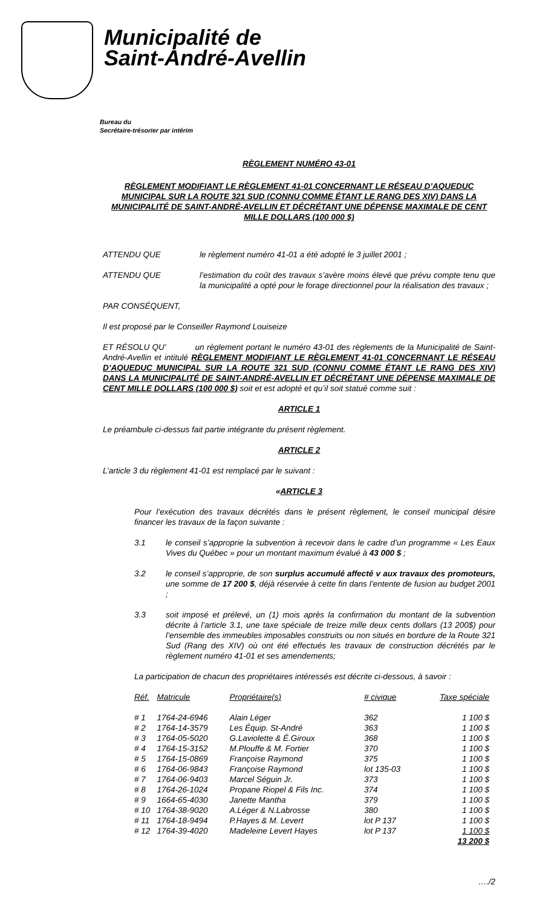Municipalité de
Saint-André-Avellin
Bureau du
Secrétaire-trésorier par intérim
RÈGLEMENT NUMÉRO 43-01
RÈGLEMENT MODIFIANT LE RÈGLEMENT 41-01 CONCERNANT LE RÉSEAU D’AQUEDUC MUNICIPAL SUR LA ROUTE 321 SUD (CONNU COMME ÉTANT LE RANG DES XIV) DANS LA MUNICIPALITÉ DE SAINT-ANDRÉ-AVELLIN ET DÉCRÉTANT UNE DÉPENSE MAXIMALE DE CENT MILLE DOLLARS (100 000 $)
ATTENDU QUE le règlement numéro 41-01 a été adopté le 3 juillet 2001 ;
ATTENDU QUE l’estimation du coût des travaux s’avère moins élevé que prévu compte tenu que la municipalité a opté pour le forage directionnel pour la réalisation des travaux ;
PAR CONSÉQUENT,
Il est proposé par le Conseiller Raymond Louiseize
ET RÉSOLU QU’ un règlement portant le numéro 43-01 des règlements de la Municipalité de Saint-André-Avellin et intitulé RÈGLEMENT MODIFIANT LE RÈGLEMENT 41-01 CONCERNANT LE RÉSEAU D’AQUEDUC MUNICIPAL SUR LA ROUTE 321 SUD (CONNU COMME ÉTANT LE RANG DES XIV) DANS LA MUNICIPALITÉ DE SAINT-ANDRÉ-AVELLIN ET DÉCRÉTANT UNE DÉPENSE MAXIMALE DE CENT MILLE DOLLARS (100 000 $) soit et est adopté et qu’il soit statué comme suit :
ARTICLE 1
Le préambule ci-dessus fait partie intégrante du présent règlement.
ARTICLE 2
L’article 3 du règlement 41-01 est remplacé par le suivant :
«ARTICLE 3
Pour l’exécution des travaux décrétés dans le présent règlement, le conseil municipal désire financer les travaux de la façon suivante :
3.1 le conseil s’approprie la subvention à recevoir dans le cadre d’un programme « Les Eaux Vives du Québec » pour un montant maximum évalué à 43 000 $ ;
3.2 le conseil s’approprie, de son surplus accumulé affecté v aux travaux des promoteurs, une somme de 17 200 $, déjà réservée à cette fin dans l’entente de fusion au budget 2001 ;
3.3 soit imposé et prélevé, un (1) mois après la confirmation du montant de la subvention décrite à l’article 3.1, une taxe spéciale de treize mille deux cents dollars (13 200$) pour l’ensemble des immeubles imposables construits ou non situés en bordure de la Route 321 Sud (Rang des XIV) où ont été effectués les travaux de construction décrétés par le règlement numéro 41-01 et ses amendements;
La participation de chacun des propriétaires intéressés est décrite ci-dessous, à savoir :
| Réf. | Matricule | Propriétaire(s) | # civique | Taxe spéciale |
| --- | --- | --- | --- | --- |
| # 1 | 1764-24-6946 | Alain Léger | 362 | 1 100 $ |
| # 2 | 1764-14-3579 | Les Équip. St-André | 363 | 1 100 $ |
| # 3 | 1764-05-5020 | G.Laviolette & É.Giroux | 368 | 1 100 $ |
| # 4 | 1764-15-3152 | M.Plouffe & M. Fortier | 370 | 1 100 $ |
| # 5 | 1764-15-0869 | Françoise Raymond | 375 | 1 100 $ |
| # 6 | 1764-06-9843 | Françoise Raymond | lot 135-03 | 1 100 $ |
| # 7 | 1764-06-9403 | Marcel Séguin Jr. | 373 | 1 100 $ |
| # 8 | 1764-26-1024 | Propane Riopel & Fils Inc. | 374 | 1 100 $ |
| # 9 | 1664-65-4030 | Janette Mantha | 379 | 1 100 $ |
| # 10 | 1764-38-9020 | A.Léger & N.Labrosse | 380 | 1 100 $ |
| # 11 | 1764-18-9494 | P.Hayes & M. Levert | lot P 137 | 1 100 $ |
| # 12 | 1764-39-4020 | Madeleine Levert Hayes | lot P 137 | 1 100 $ |
| | | | | 13 200 $ |
…./2